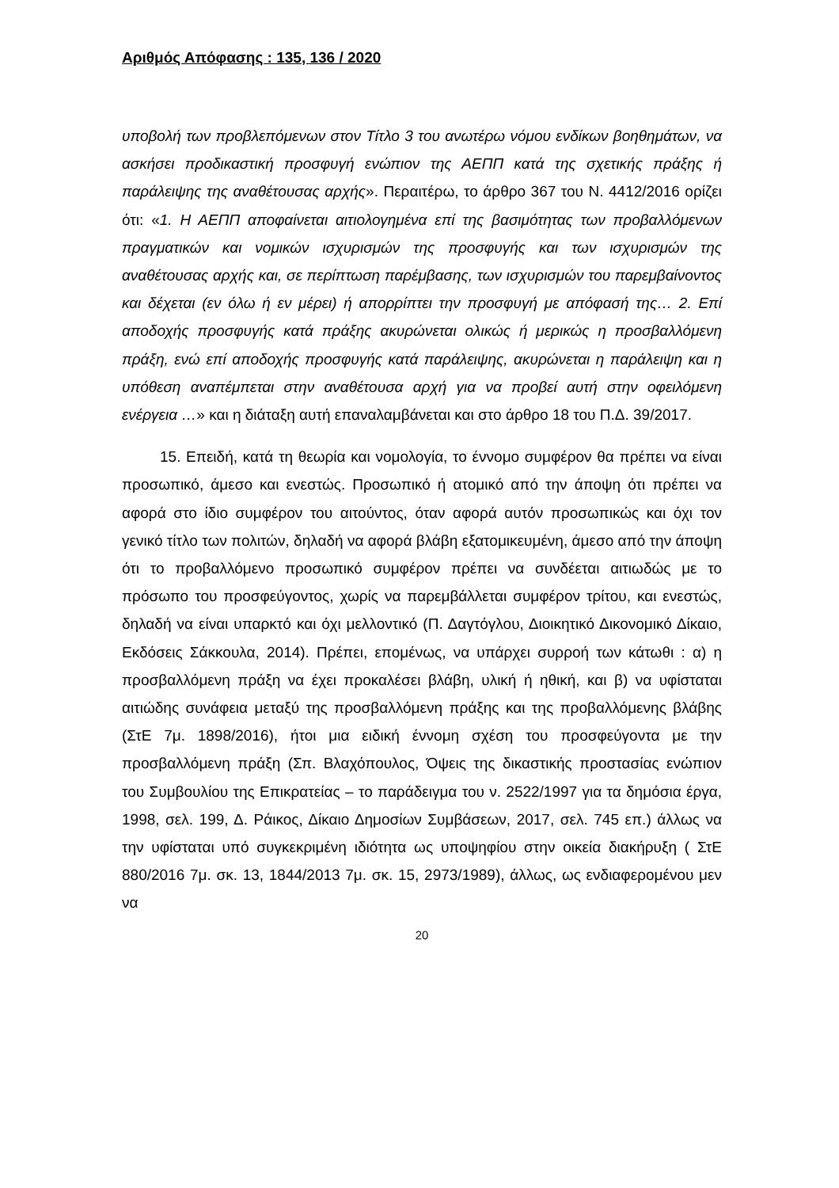Αριθμός Απόφασης : 135, 136 / 2020
υποβολή των προβλεπόμενων στον Τίτλο 3 του ανωτέρω νόμου ενδίκων βοηθημάτων, να ασκήσει προδικαστική προσφυγή ενώπιον της ΑΕΠΠ κατά της σχετικής πράξης ή παράλειψης της αναθέτουσας αρχής». Περαιτέρω, το άρθρο 367 του Ν. 4412/2016 ορίζει ότι: «1. Η ΑΕΠΠ αποφαίνεται αιτιολογημένα επί της βασιμότητας των προβαλλόμενων πραγματικών και νομικών ισχυρισμών της προσφυγής και των ισχυρισμών της αναθέτουσας αρχής και, σε περίπτωση παρέμβασης, των ισχυρισμών του παρεμβαίνοντος και δέχεται (εν όλω ή εν μέρει) ή απορρίπτει την προσφυγή με απόφασή της… 2. Επί αποδοχής προσφυγής κατά πράξης ακυρώνεται ολικώς ή μερικώς η προσβαλλόμενη πράξη, ενώ επί αποδοχής προσφυγής κατά παράλειψης, ακυρώνεται η παράλειψη και η υπόθεση αναπέμπεται στην αναθέτουσα αρχή για να προβεί αυτή στην οφειλόμενη ενέργεια …» και η διάταξη αυτή επαναλαμβάνεται και στο άρθρο 18 του Π.Δ. 39/2017.
15. Επειδή, κατά τη θεωρία και νομολογία, το έννομο συμφέρον θα πρέπει να είναι προσωπικό, άμεσο και ενεστώς. Προσωπικό ή ατομικό από την άποψη ότι πρέπει να αφορά στο ίδιο συμφέρον του αιτούντος, όταν αφορά αυτόν προσωπικώς και όχι τον γενικό τίτλο των πολιτών, δηλαδή να αφορά βλάβη εξατομικευμένη, άμεσο από την άποψη ότι το προβαλλόμενο προσωπικό συμφέρον πρέπει να συνδέεται αιτιωδώς με το πρόσωπο του προσφεύγοντος, χωρίς να παρεμβάλλεται συμφέρον τρίτου, και ενεστώς, δηλαδή να είναι υπαρκτό και όχι μελλοντικό (Π. Δαγτόγλου, Διοικητικό Δικονομικό Δίκαιο, Εκδόσεις Σάκκουλα, 2014). Πρέπει, επομένως, να υπάρχει συρροή των κάτωθι : α) η προσβαλλόμενη πράξη να έχει προκαλέσει βλάβη, υλική ή ηθική, και β) να υφίσταται αιτιώδης συνάφεια μεταξύ της προσβαλλόμενη πράξης και της προβαλλόμενης βλάβης (ΣτΕ 7μ. 1898/2016), ήτοι μια ειδική έννομη σχέση του προσφεύγοντα με την προσβαλλόμενη πράξη (Σπ. Βλαχόπουλος, Όψεις της δικαστικής προστασίας ενώπιον του Συμβουλίου της Επικρατείας – το παράδειγμα του ν. 2522/1997 για τα δημόσια έργα, 1998, σελ. 199, Δ. Ράικος, Δίκαιο Δημοσίων Συμβάσεων, 2017, σελ. 745 επ.) άλλως να την υφίσταται υπό συγκεκριμένη ιδιότητα ως υποψηφίου στην οικεία διακήρυξη ( ΣτΕ 880/2016 7μ. σκ. 13, 1844/2013 7μ. σκ. 15, 2973/1989), άλλως, ως ενδιαφερομένου μεν να
20